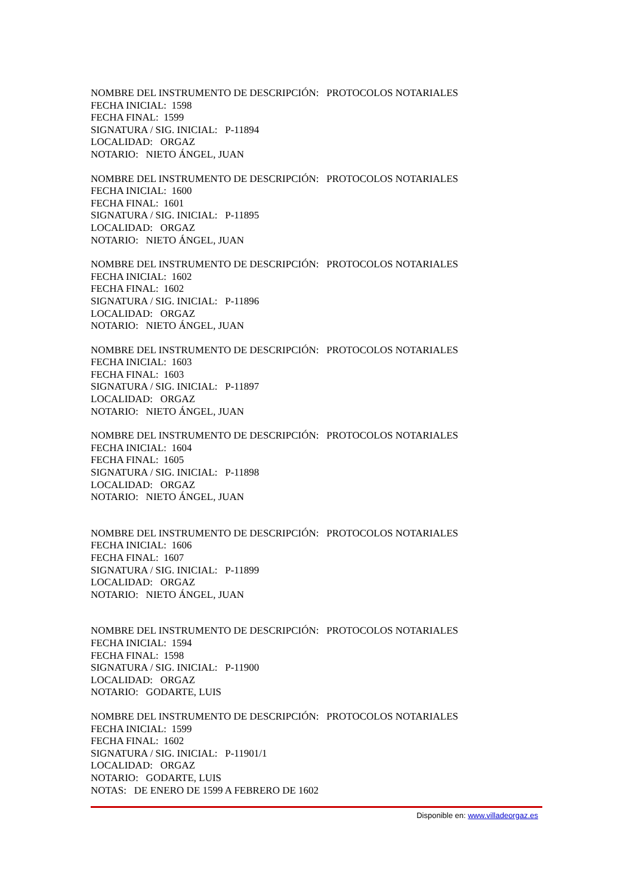NOMBRE DEL INSTRUMENTO DE DESCRIPCIÓN: PROTOCOLOS NOTARIALES
FECHA INICIAL: 1598
FECHA FINAL: 1599
SIGNATURA / SIG. INICIAL: P-11894
LOCALIDAD: ORGAZ
NOTARIO: NIETO ÁNGEL, JUAN
NOMBRE DEL INSTRUMENTO DE DESCRIPCIÓN: PROTOCOLOS NOTARIALES
FECHA INICIAL: 1600
FECHA FINAL: 1601
SIGNATURA / SIG. INICIAL: P-11895
LOCALIDAD: ORGAZ
NOTARIO: NIETO ÁNGEL, JUAN
NOMBRE DEL INSTRUMENTO DE DESCRIPCIÓN: PROTOCOLOS NOTARIALES
FECHA INICIAL: 1602
FECHA FINAL: 1602
SIGNATURA / SIG. INICIAL: P-11896
LOCALIDAD: ORGAZ
NOTARIO: NIETO ÁNGEL, JUAN
NOMBRE DEL INSTRUMENTO DE DESCRIPCIÓN: PROTOCOLOS NOTARIALES
FECHA INICIAL: 1603
FECHA FINAL: 1603
SIGNATURA / SIG. INICIAL: P-11897
LOCALIDAD: ORGAZ
NOTARIO: NIETO ÁNGEL, JUAN
NOMBRE DEL INSTRUMENTO DE DESCRIPCIÓN: PROTOCOLOS NOTARIALES
FECHA INICIAL: 1604
FECHA FINAL: 1605
SIGNATURA / SIG. INICIAL: P-11898
LOCALIDAD: ORGAZ
NOTARIO: NIETO ÁNGEL, JUAN
NOMBRE DEL INSTRUMENTO DE DESCRIPCIÓN: PROTOCOLOS NOTARIALES
FECHA INICIAL: 1606
FECHA FINAL: 1607
SIGNATURA / SIG. INICIAL: P-11899
LOCALIDAD: ORGAZ
NOTARIO: NIETO ÁNGEL, JUAN
NOMBRE DEL INSTRUMENTO DE DESCRIPCIÓN: PROTOCOLOS NOTARIALES
FECHA INICIAL: 1594
FECHA FINAL: 1598
SIGNATURA / SIG. INICIAL: P-11900
LOCALIDAD: ORGAZ
NOTARIO: GODARTE, LUIS
NOMBRE DEL INSTRUMENTO DE DESCRIPCIÓN: PROTOCOLOS NOTARIALES
FECHA INICIAL: 1599
FECHA FINAL: 1602
SIGNATURA / SIG. INICIAL: P-11901/1
LOCALIDAD: ORGAZ
NOTARIO: GODARTE, LUIS
NOTAS: DE ENERO DE 1599 A FEBRERO DE 1602
Disponible en: www.villadeorgaz.es